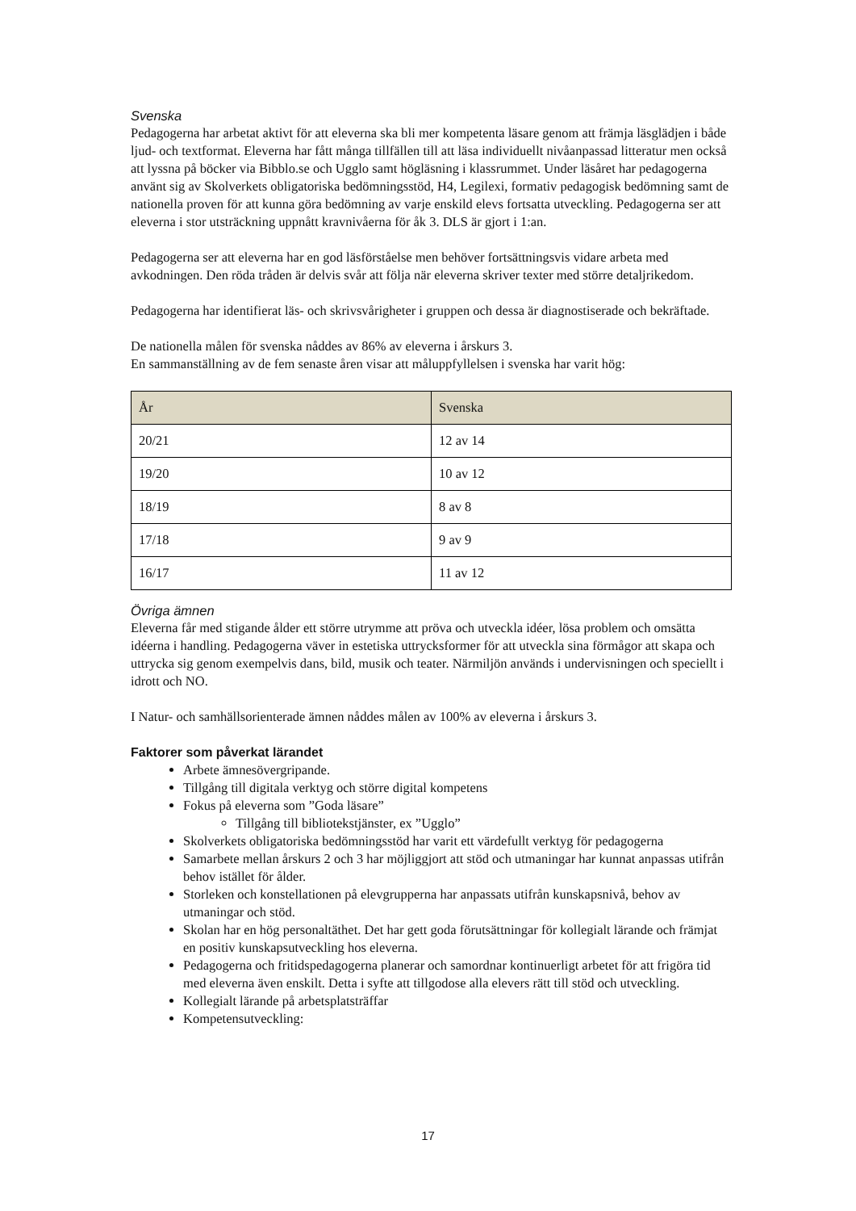Svenska
Pedagogerna har arbetat aktivt för att eleverna ska bli mer kompetenta läsare genom att främja läsglädjen i både ljud- och textformat. Eleverna har fått många tillfällen till att läsa individuellt nivåanpassad litteratur men också att lyssna på böcker via Bibblo.se och Ugglo samt högläsning i klassrummet. Under läsåret har pedagogerna använt sig av Skolverkets obligatoriska bedömningsstöd, H4, Legilexi, formativ pedagogisk bedömning samt de nationella proven för att kunna göra bedömning av varje enskild elevs fortsatta utveckling. Pedagogerna ser att eleverna i stor utsträckning uppnått kravnivåerna för åk 3. DLS är gjort i 1:an.
Pedagogerna ser att eleverna har en god läsförståelse men behöver fortsättningsvis vidare arbeta med avkodningen. Den röda tråden är delvis svår att följa när eleverna skriver texter med större detaljrikedom.
Pedagogerna har identifierat läs- och skrivsvårigheter i gruppen och dessa är diagnostiserade och bekräftade.
De nationella målen för svenska nåddes av 86% av eleverna i årskurs 3.
En sammanställning av de fem senaste åren visar att måluppfyllelsen i svenska har varit hög:
| År | Svenska |
| --- | --- |
| 20/21 | 12 av 14 |
| 19/20 | 10 av 12 |
| 18/19 | 8 av 8 |
| 17/18 | 9 av 9 |
| 16/17 | 11 av 12 |
Övriga ämnen
Eleverna får med stigande ålder ett större utrymme att pröva och utveckla idéer, lösa problem och omsätta idéerna i handling. Pedagogerna väver in estetiska uttrycksformer för att utveckla sina förmågor att skapa och uttrycka sig genom exempelvis dans, bild, musik och teater. Närmiljön används i undervisningen och speciellt i idrott och NO.
I Natur- och samhällsorienterade ämnen nåddes målen av 100% av eleverna i årskurs 3.
Faktorer som påverkat lärandet
Arbete ämnesövergripande.
Tillgång till digitala verktyg och större digital kompetens
Fokus på eleverna som ”Goda läsare”
Tillgång till bibliotekstjänster, ex ”Ugglo”
Skolverkets obligatoriska bedömningsstöd har varit ett värdefullt verktyg för pedagogerna
Samarbete mellan årskurs 2 och 3 har möjliggjort att stöd och utmaningar har kunnat anpassas utifrån behov istället för ålder.
Storleken och konstellationen på elevgrupperna har anpassats utifrån kunskapsnivå, behov av utmaningar och stöd.
Skolan har en hög personaltäthet. Det har gett goda förutsättningar för kollegialt lärande och främjat en positiv kunskapsutveckling hos eleverna.
Pedagogerna och fritidspedagogerna planerar och samordnar kontinuerligt arbetet för att frigöra tid med eleverna även enskilt. Detta i syfte att tillgodose alla elevers rätt till stöd och utveckling.
Kollegialt lärande på arbetsplatsträffar
Kompetensutveckling:
17